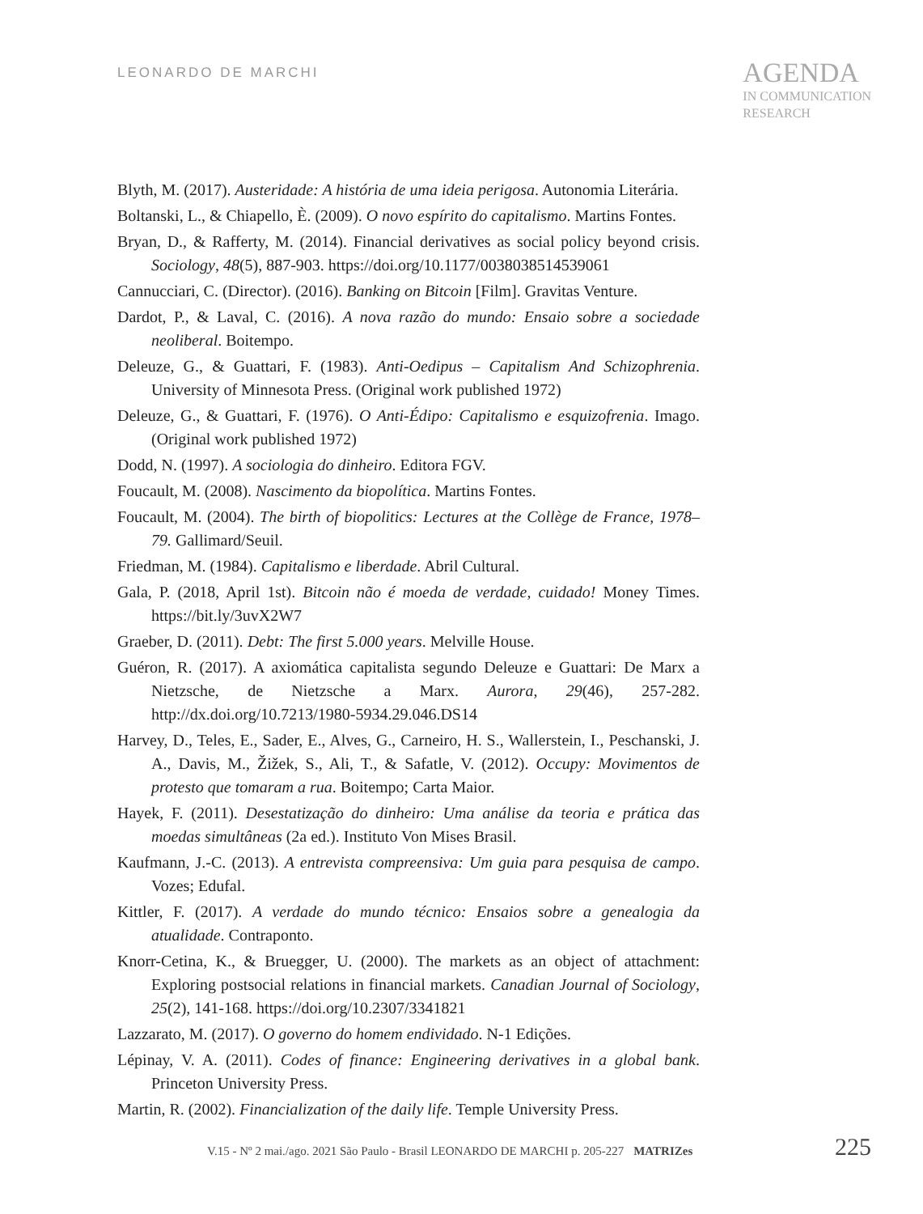LEONARDO DE MARCHI
AGENDA
IN COMMUNICATION
RESEARCH
Blyth, M. (2017). Austeridade: A história de uma ideia perigosa. Autonomia Literária.
Boltanski, L., & Chiapello, È. (2009). O novo espírito do capitalismo. Martins Fontes.
Bryan, D., & Rafferty, M. (2014). Financial derivatives as social policy beyond crisis. Sociology, 48(5), 887-903. https://doi.org/10.1177/0038038514539061
Cannucciari, C. (Director). (2016). Banking on Bitcoin [Film]. Gravitas Venture.
Dardot, P., & Laval, C. (2016). A nova razão do mundo: Ensaio sobre a sociedade neoliberal. Boitempo.
Deleuze, G., & Guattari, F. (1983). Anti-Oedipus – Capitalism And Schizophrenia. University of Minnesota Press. (Original work published 1972)
Deleuze, G., & Guattari, F. (1976). O Anti-Édipo: Capitalismo e esquizofrenia. Imago. (Original work published 1972)
Dodd, N. (1997). A sociologia do dinheiro. Editora FGV.
Foucault, M. (2008). Nascimento da biopolítica. Martins Fontes.
Foucault, M. (2004). The birth of biopolitics: Lectures at the Collège de France, 1978–79. Gallimard/Seuil.
Friedman, M. (1984). Capitalismo e liberdade. Abril Cultural.
Gala, P. (2018, April 1st). Bitcoin não é moeda de verdade, cuidado! Money Times. https://bit.ly/3uvX2W7
Graeber, D. (2011). Debt: The first 5.000 years. Melville House.
Guéron, R. (2017). A axiomática capitalista segundo Deleuze e Guattari: De Marx a Nietzsche, de Nietzsche a Marx. Aurora, 29(46), 257-282. http://dx.doi.org/10.7213/1980-5934.29.046.DS14
Harvey, D., Teles, E., Sader, E., Alves, G., Carneiro, H. S., Wallerstein, I., Peschanski, J. A., Davis, M., Žižek, S., Ali, T., & Safatle, V. (2012). Occupy: Movimentos de protesto que tomaram a rua. Boitempo; Carta Maior.
Hayek, F. (2011). Desestatização do dinheiro: Uma análise da teoria e prática das moedas simultâneas (2a ed.). Instituto Von Mises Brasil.
Kaufmann, J.-C. (2013). A entrevista compreensiva: Um guia para pesquisa de campo. Vozes; Edufal.
Kittler, F. (2017). A verdade do mundo técnico: Ensaios sobre a genealogia da atualidade. Contraponto.
Knorr-Cetina, K., & Bruegger, U. (2000). The markets as an object of attachment: Exploring postsocial relations in financial markets. Canadian Journal of Sociology, 25(2), 141-168. https://doi.org/10.2307/3341821
Lazzarato, M. (2017). O governo do homem endividado. N-1 Edições.
Lépinay, V. A. (2011). Codes of finance: Engineering derivatives in a global bank. Princeton University Press.
Martin, R. (2002). Financialization of the daily life. Temple University Press.
V.15 - Nº 2 mai./ago. 2021 São Paulo - Brasil LEONARDO DE MARCHI p. 205-227 MATRIZes 225